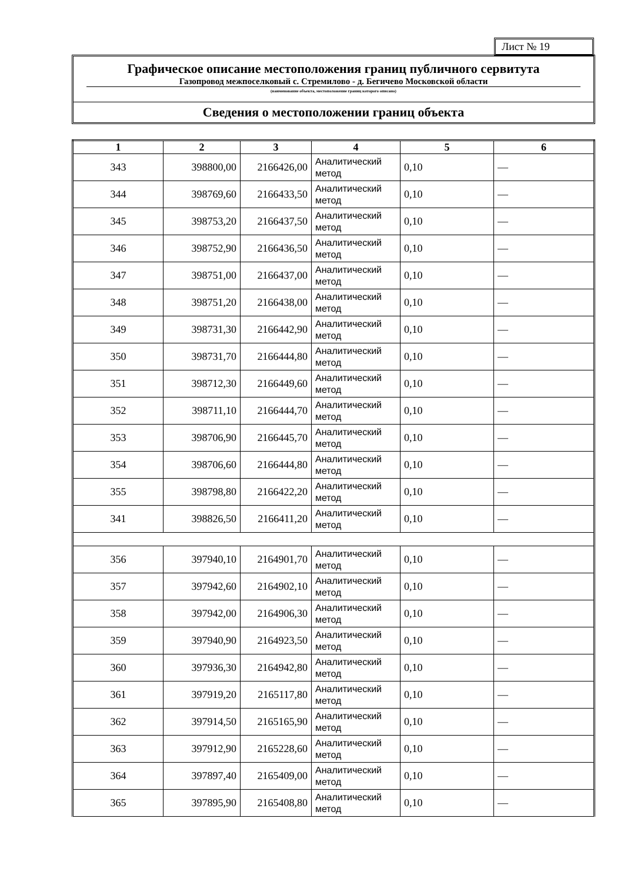Лист № 19
Графическое описание местоположения границ публичного сервитута
Газопровод межпоселковый с. Стремилово - д. Бегичево Московской области
(наименование объекта, местоположение границ которого описано)
Сведения о местоположении границ объекта
| 1 | 2 | 3 | 4 | 5 | 6 |
| --- | --- | --- | --- | --- | --- |
| 343 | 398800,00 | 2166426,00 | Аналитический метод | 0,10 | — |
| 344 | 398769,60 | 2166433,50 | Аналитический метод | 0,10 | — |
| 345 | 398753,20 | 2166437,50 | Аналитический метод | 0,10 | — |
| 346 | 398752,90 | 2166436,50 | Аналитический метод | 0,10 | — |
| 347 | 398751,00 | 2166437,00 | Аналитический метод | 0,10 | — |
| 348 | 398751,20 | 2166438,00 | Аналитический метод | 0,10 | — |
| 349 | 398731,30 | 2166442,90 | Аналитический метод | 0,10 | — |
| 350 | 398731,70 | 2166444,80 | Аналитический метод | 0,10 | — |
| 351 | 398712,30 | 2166449,60 | Аналитический метод | 0,10 | — |
| 352 | 398711,10 | 2166444,70 | Аналитический метод | 0,10 | — |
| 353 | 398706,90 | 2166445,70 | Аналитический метод | 0,10 | — |
| 354 | 398706,60 | 2166444,80 | Аналитический метод | 0,10 | — |
| 355 | 398798,80 | 2166422,20 | Аналитический метод | 0,10 | — |
| 341 | 398826,50 | 2166411,20 | Аналитический метод | 0,10 | — |
| 356 | 397940,10 | 2164901,70 | Аналитический метод | 0,10 | — |
| 357 | 397942,60 | 2164902,10 | Аналитический метод | 0,10 | — |
| 358 | 397942,00 | 2164906,30 | Аналитический метод | 0,10 | — |
| 359 | 397940,90 | 2164923,50 | Аналитический метод | 0,10 | — |
| 360 | 397936,30 | 2164942,80 | Аналитический метод | 0,10 | — |
| 361 | 397919,20 | 2165117,80 | Аналитический метод | 0,10 | — |
| 362 | 397914,50 | 2165165,90 | Аналитический метод | 0,10 | — |
| 363 | 397912,90 | 2165228,60 | Аналитический метод | 0,10 | — |
| 364 | 397897,40 | 2165409,00 | Аналитический метод | 0,10 | — |
| 365 | 397895,90 | 2165408,80 | Аналитический метод | 0,10 | — |